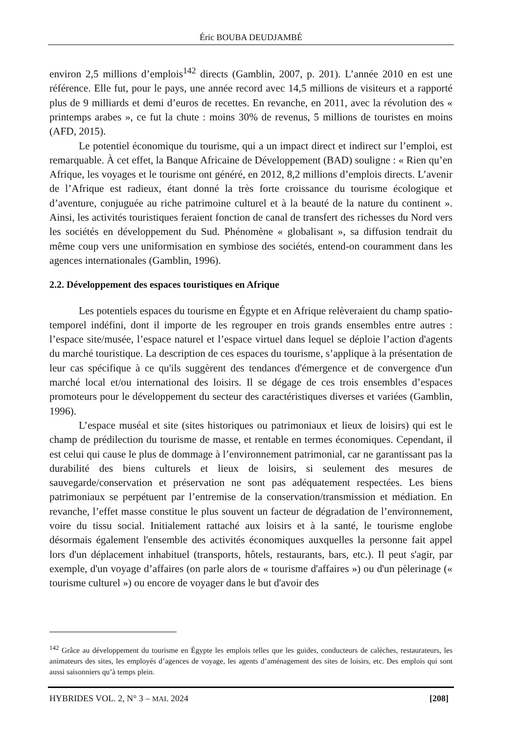Éric BOUBA DEUDJAMBÉ
environ 2,5 millions d’emplois<sup>142</sup> directs (Gamblin, 2007, p. 201). L’année 2010 en est une référence. Elle fut, pour le pays, une année record avec 14,5 millions de visiteurs et a rapporté plus de 9 milliards et demi d’euros de recettes. En revanche, en 2011, avec la révolution des « printemps arabes », ce fut la chute : moins 30% de revenus, 5 millions de touristes en moins (AFD, 2015).
Le potentiel économique du tourisme, qui a un impact direct et indirect sur l’emploi, est remarquable. À cet effet, la Banque Africaine de Développement (BAD) souligne : « Rien qu’en Afrique, les voyages et le tourisme ont généré, en 2012, 8,2 millions d’emplois directs. L’avenir de l’Afrique est radieux, étant donné la très forte croissance du tourisme écologique et d’aventure, conjuguée au riche patrimoine culturel et à la beauté de la nature du continent ». Ainsi, les activités touristiques feraient fonction de canal de transfert des richesses du Nord vers les sociétés en développement du Sud. Phénomène « globalisant », sa diffusion tendrait du même coup vers une uniformisation en symbiose des sociétés, entend-on couramment dans les agences internationales (Gamblin, 1996).
2.2. Développement des espaces touristiques en Afrique
Les potentiels espaces du tourisme en Égypte et en Afrique relèveraient du champ spatio-temporel indéfini, dont il importe de les regrouper en trois grands ensembles entre autres : l’espace site/musée, l’espace naturel et l’espace virtuel dans lequel se déploie l’action d'agents du marché touristique. La description de ces espaces du tourisme, s’applique à la présentation de leur cas spécifique à ce qu'ils suggèrent des tendances d'émergence et de convergence d'un marché local et/ou international des loisirs. Il se dégage de ces trois ensembles d’espaces promoteurs pour le développement du secteur des caractéristiques diverses et variées (Gamblin, 1996).
L’espace muséal et site (sites historiques ou patrimoniaux et lieux de loisirs) qui est le champ de prédilection du tourisme de masse, et rentable en termes économiques. Cependant, il est celui qui cause le plus de dommage à l’environnement patrimonial, car ne garantissant pas la durabilité des biens culturels et lieux de loisirs, si seulement des mesures de sauvegarde/conservation et préservation ne sont pas adéquatement respectées. Les biens patrimoniaux se perpétuent par l’entremise de la conservation/transmission et médiation. En revanche, l’effet masse constitue le plus souvent un facteur de dégradation de l’environnement, voire du tissu social. Initialement rattaché aux loisirs et à la santé, le tourisme englobe désormais également l'ensemble des activités économiques auxquelles la personne fait appel lors d'un déplacement inhabituel (transports, hôtels, restaurants, bars, etc.). Il peut s'agir, par exemple, d'un voyage d’affaires (on parle alors de « tourisme d'affaires ») ou d'un pèlerinage (« tourisme culturel ») ou encore de voyager dans le but d'avoir des
<sup>142</sup> Grâce au développement du tourisme en Égypte les emplois telles que les guides, conducteurs de calèches, restaurateurs, les animateurs des sites, les employés d’agences de voyage, les agents d’aménagement des sites de loisirs, etc. Des emplois qui sont aussi saisonniers qu’à temps plein.
HYBRIDES VOL. 2, N° 3 – MAI. 2024 [208]